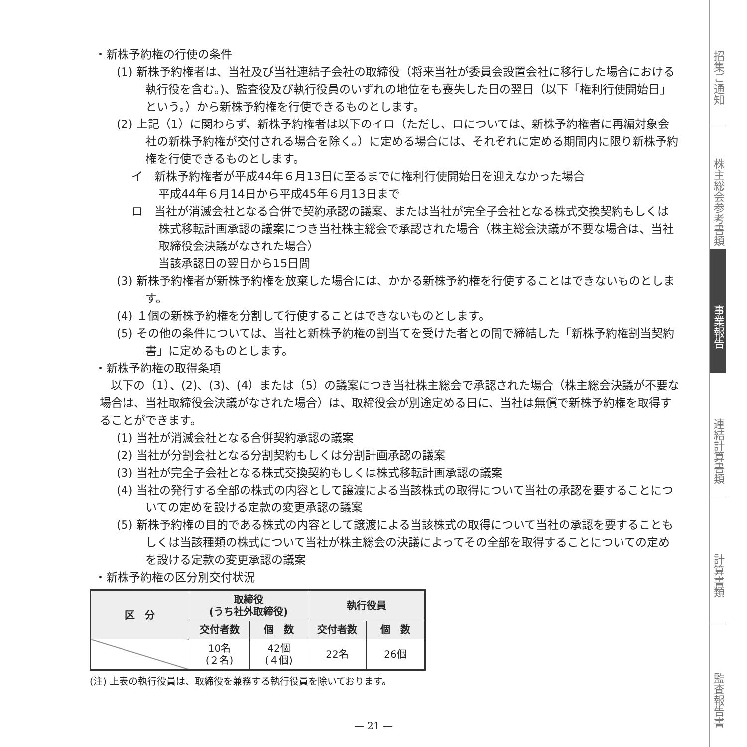・新株予約権の行使の条件
(1) 新株予約権者は、当社及び当社連結子会社の取締役（将来当社が委員会設置会社に移行した場合における執行役を含む。)、監査役及び執行役員のいずれの地位をも喪失した日の翌日（以下「権利行使開始日」という。）から新株予約権を行使できるものとします。
(2) 上記（1）に関わらず、新株予約権者は以下のイロ（ただし、ロについては、新株予約権者に再編対象会社の新株予約権が交付される場合を除く。）に定める場合には、それぞれに定める期間内に限り新株予約権を行使できるものとします。
イ　新株予約権者が平成44年６月13日に至るまでに権利行使開始日を迎えなかった場合
平成44年６月14日から平成45年６月13日まで
ロ　当社が消滅会社となる合併で契約承認の議案、または当社が完全子会社となる株式交換契約もしくは株式移転計画承認の議案につき当社株主総会で承認された場合（株主総会決議が不要な場合は、当社取締役会決議がなされた場合）
当該承認日の翌日から15日間
(3) 新株予約権者が新株予約権を放棄した場合には、かかる新株予約権を行使することはできないものとします。
(4) １個の新株予約権を分割して行使することはできないものとします。
(5) その他の条件については、当社と新株予約権の割当てを受けた者との間で締結した「新株予約権割当契約書」に定めるものとします。
・新株予約権の取得条項
以下の（1）、(2)、(3)、(4）または（5）の議案につき当社株主総会で承認された場合（株主総会決議が不要な場合は、当社取締役会決議がなされた場合）は、取締役会が別途定める日に、当社は無償で新株予約権を取得することができます。
(1) 当社が消滅会社となる合併契約承認の議案
(2) 当社が分割会社となる分割契約もしくは分割計画承認の議案
(3) 当社が完全子会社となる株式交換契約もしくは株式移転計画承認の議案
(4) 当社の発行する全部の株式の内容として譲渡による当該株式の取得について当社の承認を要することについての定めを設ける定款の変更承認の議案
(5) 新株予約権の目的である株式の内容として譲渡による当該株式の取得について当社の承認を要することもしくは当該種類の株式について当社が株主総会の決議によってその全部を取得することについての定めを設ける定款の変更承認の議案
・新株予約権の区分別交付状況
| 区 分 | 取締役 (うち社外取締役) | | 執行役員 | |
| --- | --- | --- | --- | --- |
| | 交付者数 | 個 数 | 交付者数 | 個 数 |
| | 10名 (２名) | 42個 (４個) | 22名 | 26個 |
(注) 上表の執行役員は、取締役を兼務する執行役員を除いております。
— 21 —
招集ご通知
株主総会参考書類
事業報告
連結計算書類
計算書類
監査報告書